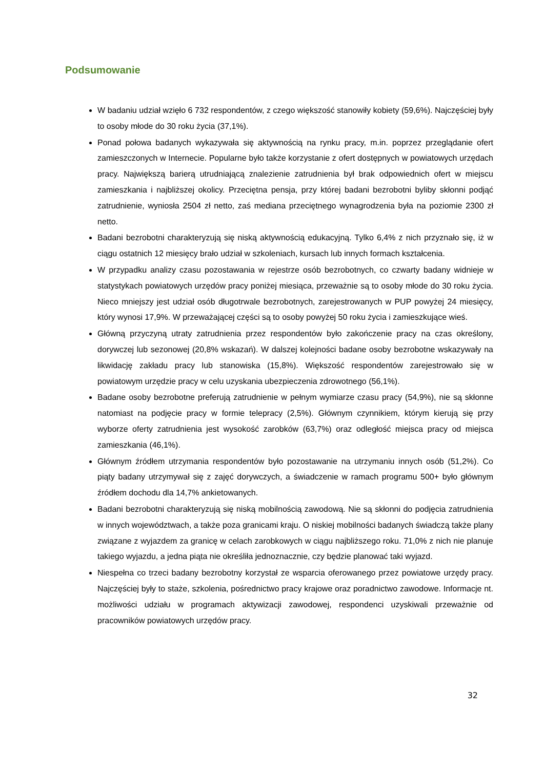Podsumowanie
W badaniu udział wzięło 6 732 respondentów, z czego większość stanowiły kobiety (59,6%). Najczęściej były to osoby młode do 30 roku życia (37,1%).
Ponad połowa badanych wykazywała się aktywnością na rynku pracy, m.in. poprzez przeglądanie ofert zamieszczonych w Internecie. Popularne było także korzystanie z ofert dostępnych w powiatowych urzędach pracy. Największą barierą utrudniającą znalezienie zatrudnienia był brak odpowiednich ofert w miejscu zamieszkania i najbliższej okolicy. Przeciętna pensja, przy której badani bezrobotni byliby skłonni podjąć zatrudnienie, wyniosła 2504 zł netto, zaś mediana przeciętnego wynagrodzenia była na poziomie 2300 zł netto.
Badani bezrobotni charakteryzują się niską aktywnością edukacyjną. Tylko 6,4% z nich przyznało się, iż w ciągu ostatnich 12 miesięcy brało udział w szkoleniach, kursach lub innych formach kształcenia.
W przypadku analizy czasu pozostawania w rejestrze osób bezrobotnych, co czwarty badany widnieje w statystykach powiatowych urzędów pracy poniżej miesiąca, przeważnie są to osoby młode do 30 roku życia. Nieco mniejszy jest udział osób długotrwale bezrobotnych, zarejestrowanych w PUP powyżej 24 miesięcy, który wynosi 17,9%. W przeważającej części są to osoby powyżej 50 roku życia i zamieszkujące wieś.
Główną przyczyną utraty zatrudnienia przez respondentów było zakończenie pracy na czas określony, dorywczej lub sezonowej (20,8% wskazań). W dalszej kolejności badane osoby bezrobotne wskazywały na likwidację zakładu pracy lub stanowiska (15,8%). Większość respondentów zarejestrowało się w powiatowym urzędzie pracy w celu uzyskania ubezpieczenia zdrowotnego (56,1%).
Badane osoby bezrobotne preferują zatrudnienie w pełnym wymiarze czasu pracy (54,9%), nie są skłonne natomiast na podjęcie pracy w formie telepracy (2,5%). Głównym czynnikiem, którym kierują się przy wyborze oferty zatrudnienia jest wysokość zarobków (63,7%) oraz odległość miejsca pracy od miejsca zamieszkania (46,1%).
Głównym źródłem utrzymania respondentów było pozostawanie na utrzymaniu innych osób (51,2%). Co piąty badany utrzymywał się z zajęć dorywczych, a świadczenie w ramach programu 500+ było głównym źródłem dochodu dla 14,7% ankietowanych.
Badani bezrobotni charakteryzują się niską mobilnością zawodową. Nie są skłonni do podjęcia zatrudnienia w innych województwach, a także poza granicami kraju. O niskiej mobilności badanych świadczą także plany związane z wyjazdem za granicę w celach zarobkowych w ciągu najbliższego roku. 71,0% z nich nie planuje takiego wyjazdu, a jedna piąta nie określiła jednoznacznie, czy będzie planować taki wyjazd.
Niespełna co trzeci badany bezrobotny korzystał ze wsparcia oferowanego przez powiatowe urzędy pracy. Najczęściej były to staże, szkolenia, pośrednictwo pracy krajowe oraz poradnictwo zawodowe. Informacje nt. możliwości udziału w programach aktywizacji zawodowej, respondenci uzyskiwali przeważnie od pracowników powiatowych urzędów pracy.
32